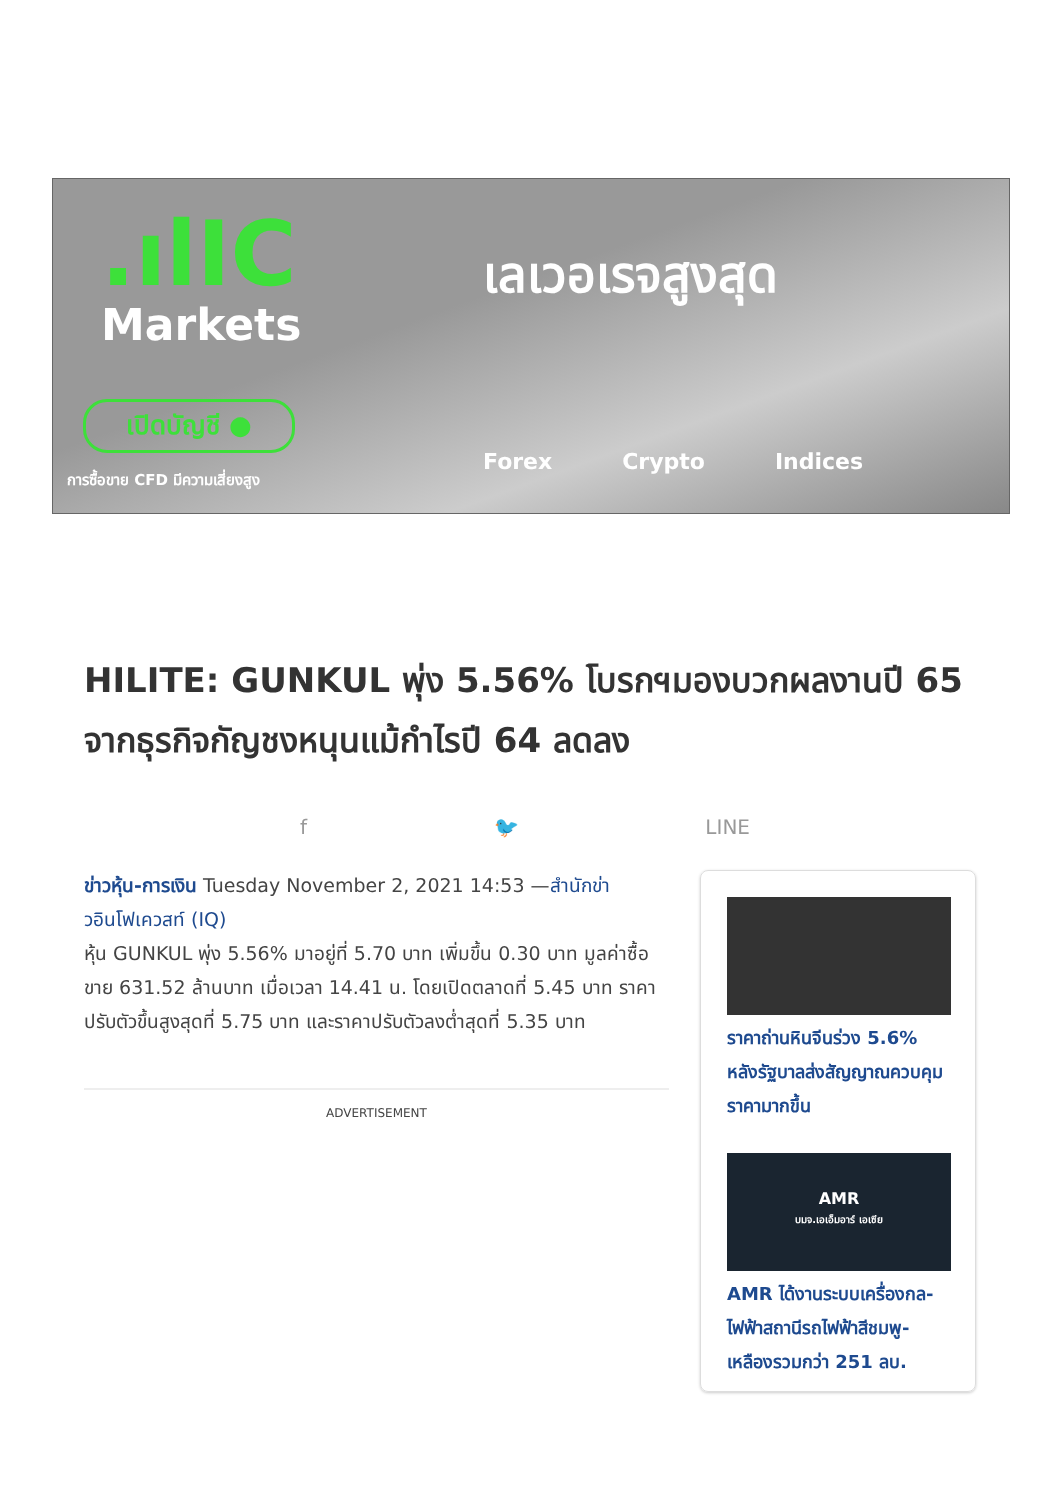.ılIC
Markets
เปิดบัญชี ●
การซื้อขาย CFD มีความเสี่ยงสูง
เลเวอเรจสูงสุด
Forex Crypto Indices
HILITE: GUNKUL พุ่ง 5.56% โบรกฯมองบวกผลงานปี 65 จากธุรกิจกัญชงหนุนแม้กำไรปี 64 ลดลง
f 🐦 LINE
ข่าวหุ้น-การเงิน Tuesday November 2, 2021 14:53 —สำนักข่าวอินโฟเควสท์ (IQ)
หุ้น GUNKUL พุ่ง 5.56% มาอยู่ที่ 5.70 บาท เพิ่มขึ้น 0.30 บาท มูลค่าซื้อขาย 631.52 ล้านบาท เมื่อเวลา 14.41 น. โดยเปิดตลาดที่ 5.45 บาท ราคาปรับตัวขึ้นสูงสุดที่ 5.75 บาท และราคาปรับตัวลงต่ำสุดที่ 5.35 บาท
ADVERTISEMENT
ราคาถ่านหินจีนร่วง 5.6% หลังรัฐบาลส่งสัญญาณควบคุมราคามากขึ้น
AMR
บมจ.เอเอ็มอาร์ เอเซีย
AMR ได้งานระบบเครื่องกล-ไฟฟ้าสถานีรถไฟฟ้าสีชมพู-เหลืองรวมกว่า 251 ลบ.